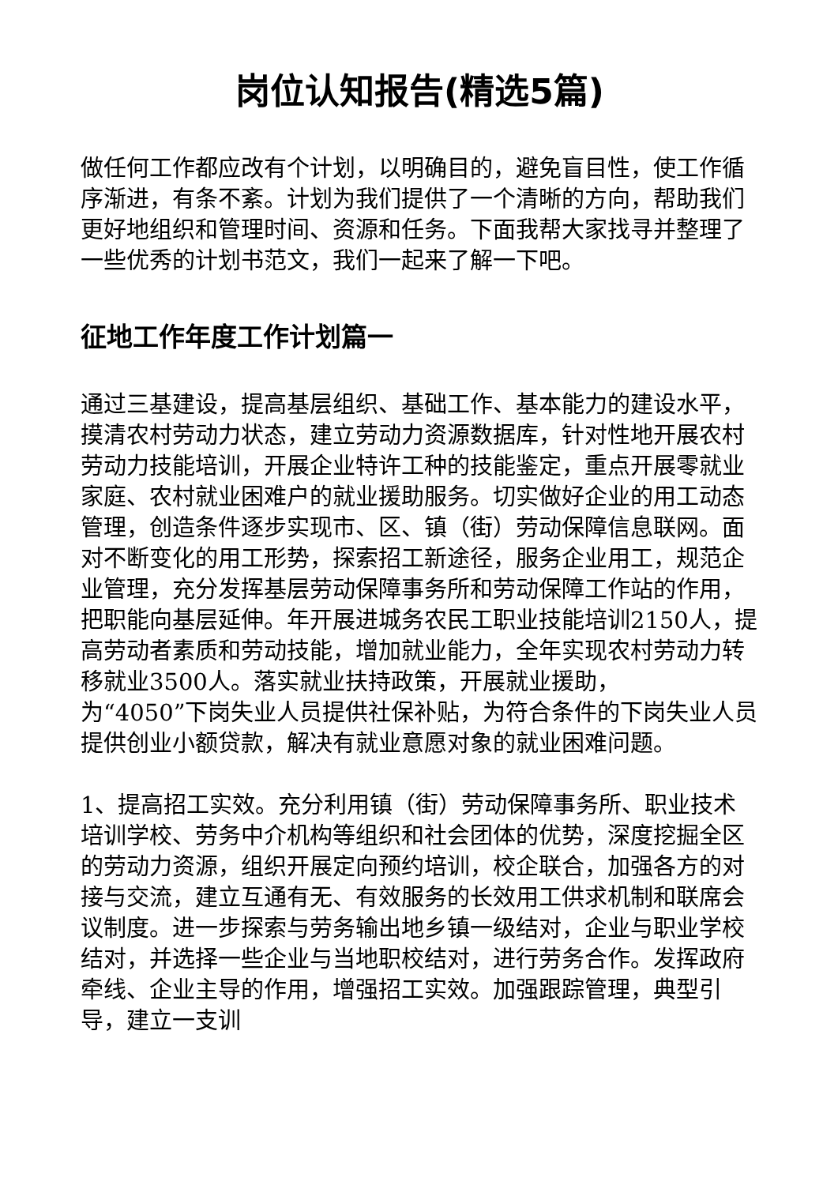岗位认知报告(精选5篇)
做任何工作都应改有个计划，以明确目的，避免盲目性，使工作循序渐进，有条不紊。计划为我们提供了一个清晰的方向，帮助我们更好地组织和管理时间、资源和任务。下面我帮大家找寻并整理了一些优秀的计划书范文，我们一起来了解一下吧。
征地工作年度工作计划篇一
通过三基建设，提高基层组织、基础工作、基本能力的建设水平，摸清农村劳动力状态，建立劳动力资源数据库，针对性地开展农村劳动力技能培训，开展企业特许工种的技能鉴定，重点开展零就业家庭、农村就业困难户的就业援助服务。切实做好企业的用工动态管理，创造条件逐步实现市、区、镇（街）劳动保障信息联网。面对不断变化的用工形势，探索招工新途径，服务企业用工，规范企业管理，充分发挥基层劳动保障事务所和劳动保障工作站的作用，把职能向基层延伸。年开展进城务农民工职业技能培训2150人，提高劳动者素质和劳动技能，增加就业能力，全年实现农村劳动力转移就业3500人。落实就业扶持政策，开展就业援助，
为“4050”下岗失业人员提供社保补贴，为符合条件的下岗失业人员提供创业小额贷款，解决有就业意愿对象的就业困难问题。
1、提高招工实效。充分利用镇（街）劳动保障事务所、职业技术培训学校、劳务中介机构等组织和社会团体的优势，深度挖掘全区的劳动力资源，组织开展定向预约培训，校企联合，加强各方的对接与交流，建立互通有无、有效服务的长效用工供求机制和联席会议制度。进一步探索与劳务输出地乡镇一级结对，企业与职业学校结对，并选择一些企业与当地职校结对，进行劳务合作。发挥政府牵线、企业主导的作用，增强招工实效。加强跟踪管理，典型引导，建立一支训